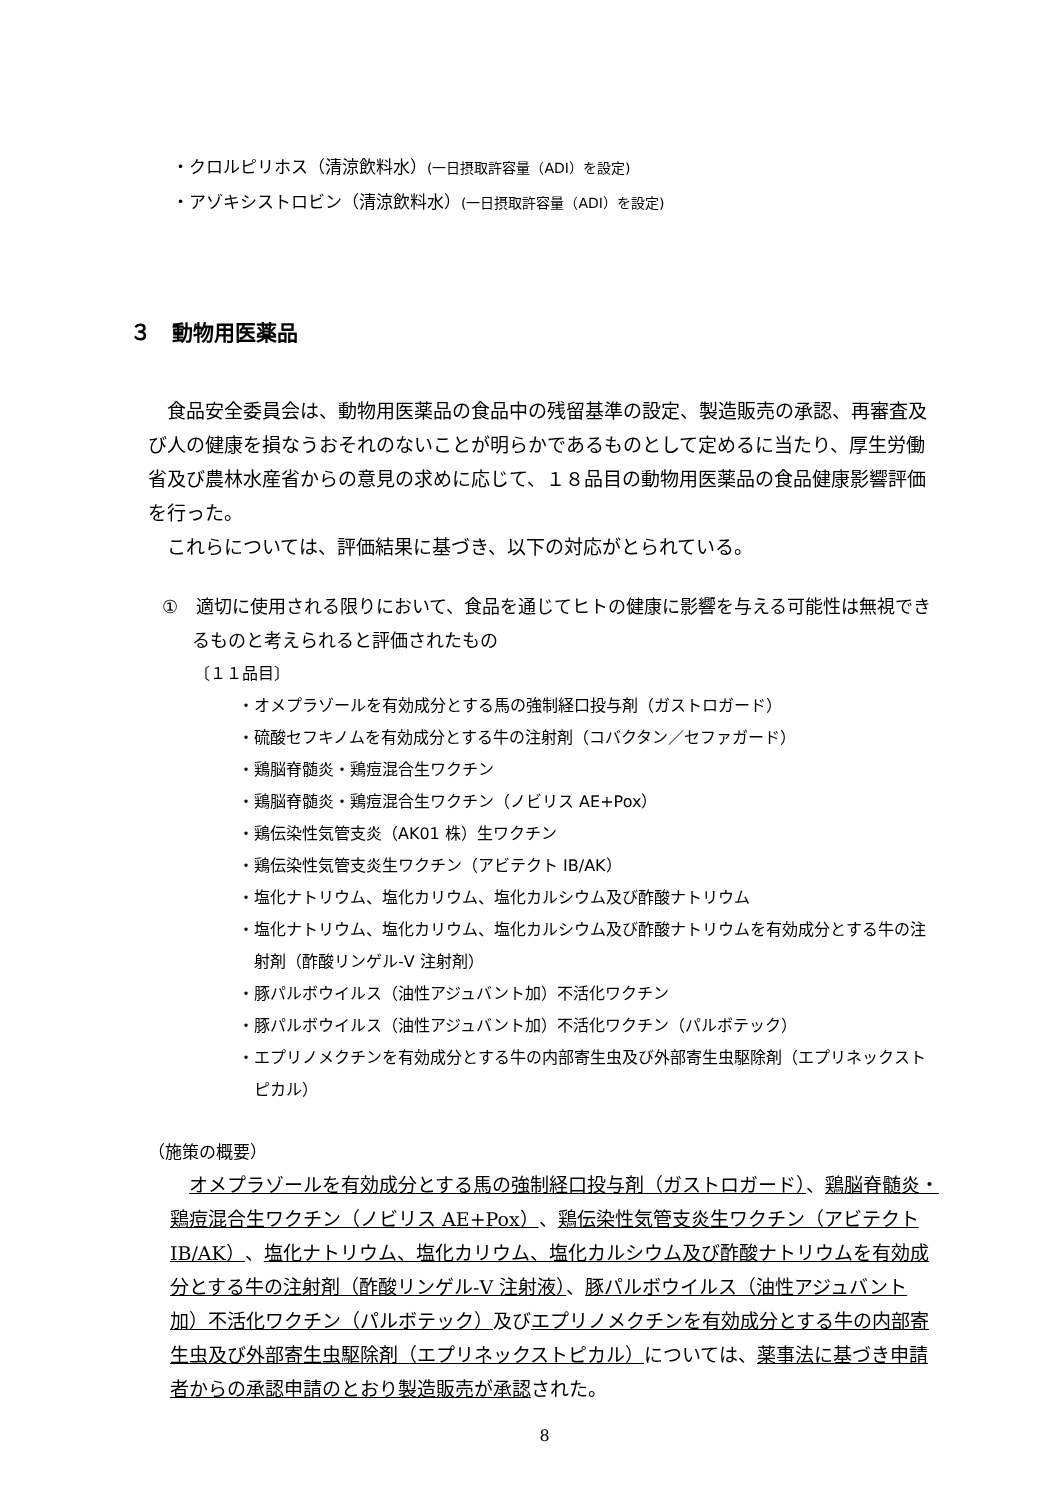・クロルピリホス（清涼飲料水）(一日摂取許容量（ADI）を設定)
・アゾキシストロビン（清涼飲料水）(一日摂取許容量（ADI）を設定)
３　動物用医薬品
食品安全委員会は、動物用医薬品の食品中の残留基準の設定、製造販売の承認、再審査及び人の健康を損なうおそれのないことが明らかであるものとして定めるに当たり、厚生労働省及び農林水産省からの意見の求めに応じて、１８品目の動物用医薬品の食品健康影響評価を行った。
これらについては、評価結果に基づき、以下の対応がとられている。
①　適切に使用される限りにおいて、食品を通じてヒトの健康に影響を与える可能性は無視できるものと考えられると評価されたもの
〔１１品目〕
・オメプラゾールを有効成分とする馬の強制経口投与剤（ガストロガード）
・硫酸セフキノムを有効成分とする牛の注射剤（コバクタン／セファガード）
・鶏脳脊髄炎・鶏痘混合生ワクチン
・鶏脳脊髄炎・鶏痘混合生ワクチン（ノビリス AE+Pox）
・鶏伝染性気管支炎（AK01 株）生ワクチン
・鶏伝染性気管支炎生ワクチン（アビテクト IB/AK）
・塩化ナトリウム、塩化カリウム、塩化カルシウム及び酢酸ナトリウム
・塩化ナトリウム、塩化カリウム、塩化カルシウム及び酢酸ナトリウムを有効成分とする牛の注射剤（酢酸リンゲル-V 注射剤）
・豚パルボウイルス（油性アジュバント加）不活化ワクチン
・豚パルボウイルス（油性アジュバント加）不活化ワクチン（パルボテック）
・エプリノメクチンを有効成分とする牛の内部寄生虫及び外部寄生虫駆除剤（エプリネックストピカル）
（施策の概要）
オメプラゾールを有効成分とする馬の強制経口投与剤（ガストロガード）、鶏脳脊髄炎・鶏痘混合生ワクチン（ノビリス AE+Pox）、鶏伝染性気管支炎生ワクチン（アビテクト IB/AK）、塩化ナトリウム、塩化カリウム、塩化カルシウム及び酢酸ナトリウムを有効成分とする牛の注射剤（酢酸リンゲル-V 注射液）、豚パルボウイルス（油性アジュバント加）不活化ワクチン（パルボテック）及びエプリノメクチンを有効成分とする牛の内部寄生虫及び外部寄生虫駆除剤（エプリネックストピカル）については、薬事法に基づき申請者からの承認申請のとおり製造販売が承認された。
8